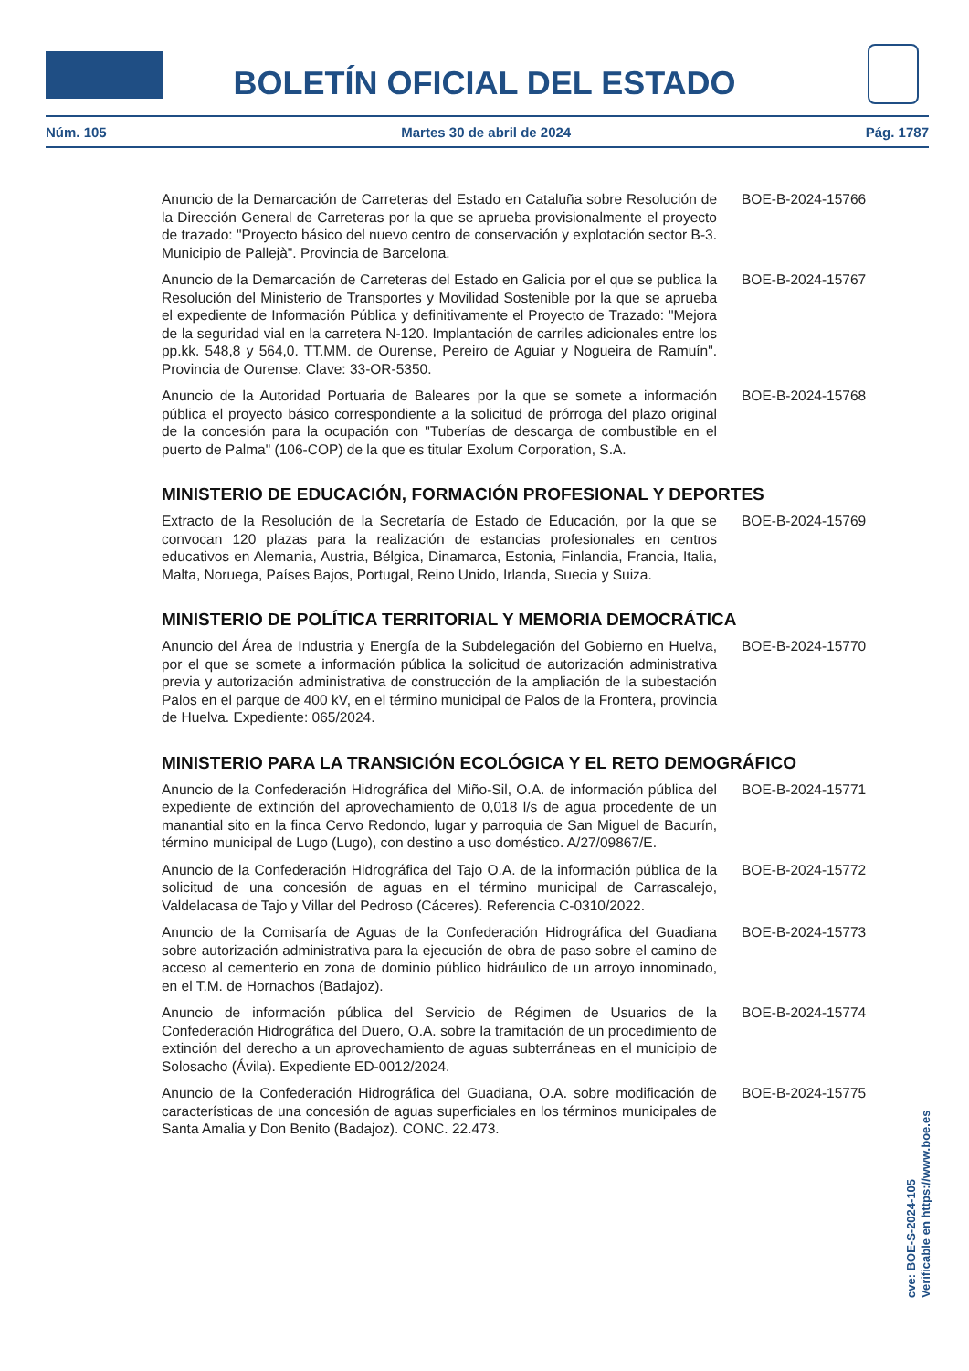BOLETÍN OFICIAL DEL ESTADO
Núm. 105 Martes 30 de abril de 2024 Pág. 1787
Anuncio de la Demarcación de Carreteras del Estado en Cataluña sobre Resolución de la Dirección General de Carreteras por la que se aprueba provisionalmente el proyecto de trazado: "Proyecto básico del nuevo centro de conservación y explotación sector B-3. Municipio de Pallejà". Provincia de Barcelona.
BOE-B-2024-15766
Anuncio de la Demarcación de Carreteras del Estado en Galicia por el que se publica la Resolución del Ministerio de Transportes y Movilidad Sostenible por la que se aprueba el expediente de Información Pública y definitivamente el Proyecto de Trazado: "Mejora de la seguridad vial en la carretera N-120. Implantación de carriles adicionales entre los pp.kk. 548,8 y 564,0. TT.MM. de Ourense, Pereiro de Aguiar y Nogueira de Ramuín". Provincia de Ourense. Clave: 33-OR-5350.
BOE-B-2024-15767
Anuncio de la Autoridad Portuaria de Baleares por la que se somete a información pública el proyecto básico correspondiente a la solicitud de prórroga del plazo original de la concesión para la ocupación con "Tuberías de descarga de combustible en el puerto de Palma" (106-COP) de la que es titular Exolum Corporation, S.A.
BOE-B-2024-15768
MINISTERIO DE EDUCACIÓN, FORMACIÓN PROFESIONAL Y DEPORTES
Extracto de la Resolución de la Secretaría de Estado de Educación, por la que se convocan 120 plazas para la realización de estancias profesionales en centros educativos en Alemania, Austria, Bélgica, Dinamarca, Estonia, Finlandia, Francia, Italia, Malta, Noruega, Países Bajos, Portugal, Reino Unido, Irlanda, Suecia y Suiza.
BOE-B-2024-15769
MINISTERIO DE POLÍTICA TERRITORIAL Y MEMORIA DEMOCRÁTICA
Anuncio del Área de Industria y Energía de la Subdelegación del Gobierno en Huelva, por el que se somete a información pública la solicitud de autorización administrativa previa y autorización administrativa de construcción de la ampliación de la subestación Palos en el parque de 400 kV, en el término municipal de Palos de la Frontera, provincia de Huelva. Expediente: 065/2024.
BOE-B-2024-15770
MINISTERIO PARA LA TRANSICIÓN ECOLÓGICA Y EL RETO DEMOGRÁFICO
Anuncio de la Confederación Hidrográfica del Miño-Sil, O.A. de información pública del expediente de extinción del aprovechamiento de 0,018 l/s de agua procedente de un manantial sito en la finca Cervo Redondo, lugar y parroquia de San Miguel de Bacurín, término municipal de Lugo (Lugo), con destino a uso doméstico. A/27/09867/E.
BOE-B-2024-15771
Anuncio de la Confederación Hidrográfica del Tajo O.A. de la información pública de la solicitud de una concesión de aguas en el término municipal de Carrascalejo, Valdelacasa de Tajo y Villar del Pedroso (Cáceres). Referencia C-0310/2022.
BOE-B-2024-15772
Anuncio de la Comisaría de Aguas de la Confederación Hidrográfica del Guadiana sobre autorización administrativa para la ejecución de obra de paso sobre el camino de acceso al cementerio en zona de dominio público hidráulico de un arroyo innominado, en el T.M. de Hornachos (Badajoz).
BOE-B-2024-15773
Anuncio de información pública del Servicio de Régimen de Usuarios de la Confederación Hidrográfica del Duero, O.A. sobre la tramitación de un procedimiento de extinción del derecho a un aprovechamiento de aguas subterráneas en el municipio de Solosacho (Ávila). Expediente ED-0012/2024.
BOE-B-2024-15774
Anuncio de la Confederación Hidrográfica del Guadiana, O.A. sobre modificación de características de una concesión de aguas superficiales en los términos municipales de Santa Amalia y Don Benito (Badajoz). CONC. 22.473.
BOE-B-2024-15775
cve: BOE-S-2024-105
Verificable en https://www.boe.es